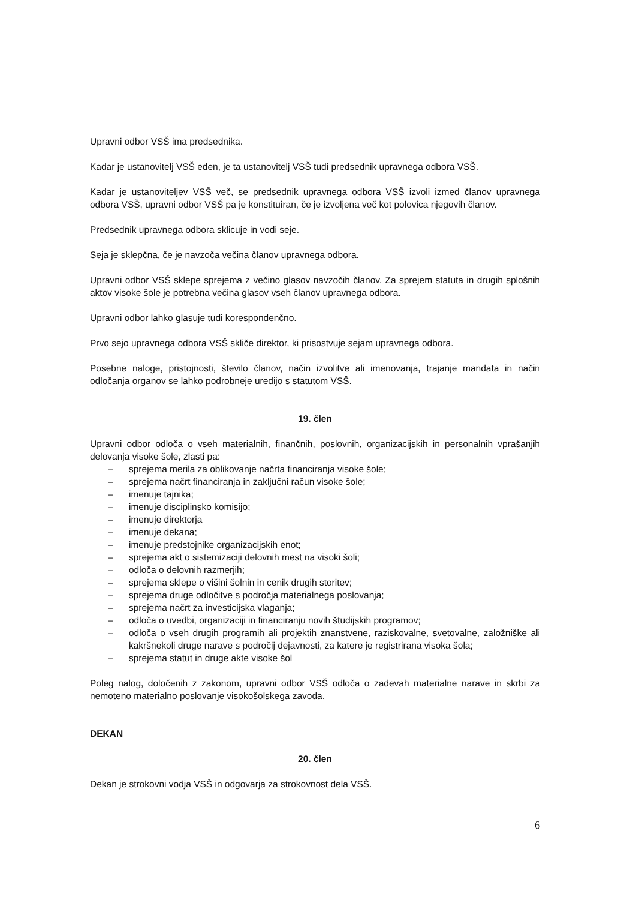Upravni odbor VSŠ ima predsednika.
Kadar je ustanovitelj VSŠ eden, je ta ustanovitelj VSŠ tudi predsednik upravnega odbora VSŠ.
Kadar je ustanoviteljev VSŠ več, se predsednik upravnega odbora VSŠ izvoli izmed članov upravnega odbora VSŠ, upravni odbor VSŠ pa je konstituiran, če je izvoljena več kot polovica njegovih članov.
Predsednik upravnega odbora sklicuje in vodi seje.
Seja je sklepčna, če je navzoča večina članov upravnega odbora.
Upravni odbor VSŠ sklepe sprejema z večino glasov navzočih članov. Za sprejem statuta in drugih splošnih aktov visoke šole je potrebna večina glasov vseh članov upravnega odbora.
Upravni odbor lahko glasuje tudi korespondenčno.
Prvo sejo upravnega odbora VSŠ skliče direktor, ki prisostvuje sejam upravnega odbora.
Posebne naloge, pristojnosti, število članov, način izvolitve ali imenovanja, trajanje mandata in način odločanja organov se lahko podrobneje uredijo s statutom VSŠ.
19. člen
Upravni odbor odloča o vseh materialnih, finančnih, poslovnih, organizacijskih in personalnih vprašanjih delovanja visoke šole, zlasti pa:
– sprejema merila za oblikovanje načrta financiranja visoke šole;
– sprejema načrt financiranja in zaključni račun visoke šole;
– imenuje tajnika;
– imenuje disciplinsko komisijo;
– imenuje direktorja
– imenuje dekana;
– imenuje predstojnike organizacijskih enot;
– sprejema akt o sistemizaciji delovnih mest na visoki šoli;
– odloča o delovnih razmerjih;
– sprejema sklepe o višini šolnin in cenik drugih storitev;
– sprejema druge odločitve s področja materialnega poslovanja;
– sprejema načrt za investicijska vlaganja;
– odloča o uvedbi, organizaciji in financiranju novih študijskih programov;
– odloča o vseh drugih programih ali projektih znanstvene, raziskovalne, svetovalne, založniške ali kakršnekoli druge narave s področij dejavnosti, za katere je registrirana visoka šola;
– sprejema statut in druge akte visoke šol
Poleg nalog, določenih z zakonom, upravni odbor VSŠ odloča o zadevah materialne narave in skrbi za nemoteno materialno poslovanje visokošolskega zavoda.
DEKAN
20. člen
Dekan je strokovni vodja VSŠ in odgovarja za strokovnost dela VSŠ.
6